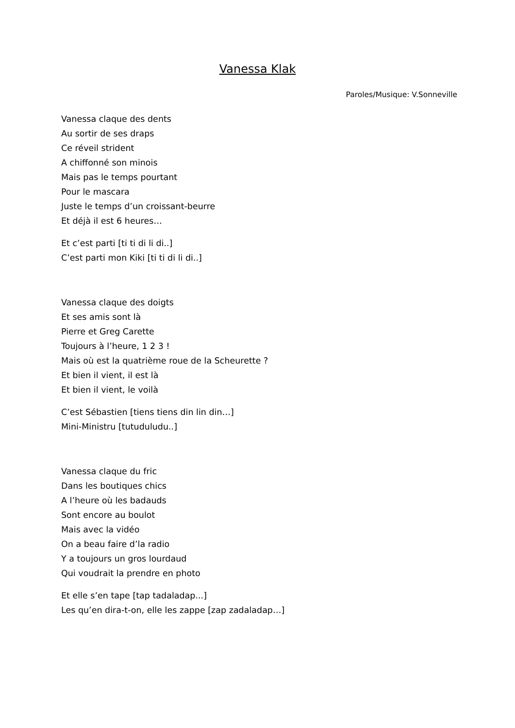Vanessa Klak
Paroles/Musique: V.Sonneville
Vanessa claque des dents
Au sortir de ses draps
Ce réveil strident
A chiffonné son minois
Mais pas le temps pourtant
Pour le mascara
Juste le temps d’un croissant-beurre
Et déjà il est 6 heures…
Et c’est parti [ti ti di li di..]
C’est parti mon Kiki [ti ti di li di..]
Vanessa claque des doigts
Et ses amis sont là
Pierre et Greg Carette
Toujours à l’heure, 1 2 3 !
Mais où est la quatrième roue de la Scheurette ?
Et bien il vient, il est là
Et bien il vient, le voilà
C’est Sébastien [tiens tiens din lin din…]
Mini-Ministru [tutuduludu..]
Vanessa claque du fric
Dans les boutiques chics
A l’heure où les badauds
Sont encore au boulot
Mais avec la vidéo
On a beau faire d’la radio
Y a toujours un gros lourdaud
Qui voudrait la prendre en photo
Et elle s’en tape [tap tadaladap...]
Les qu’en dira-t-on, elle les zappe [zap zadaladap…]